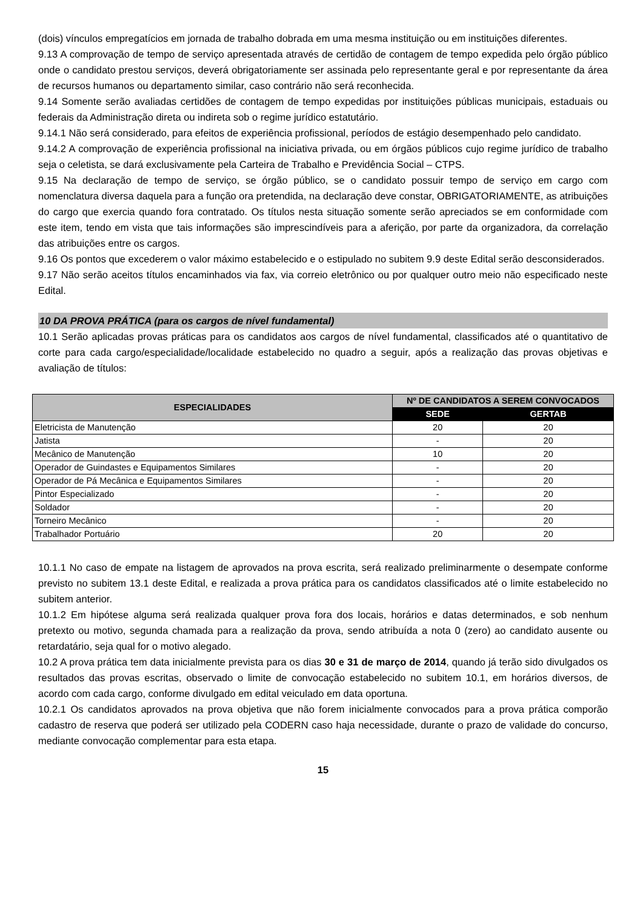(dois) vínculos empregatícios em jornada de trabalho dobrada em uma mesma instituição ou em instituições diferentes.
9.13 A comprovação de tempo de serviço apresentada através de certidão de contagem de tempo expedida pelo órgão público onde o candidato prestou serviços, deverá obrigatoriamente ser assinada pelo representante geral e por representante da área de recursos humanos ou departamento similar, caso contrário não será reconhecida.
9.14 Somente serão avaliadas certidões de contagem de tempo expedidas por instituições públicas municipais, estaduais ou federais da Administração direta ou indireta sob o regime jurídico estatutário.
9.14.1 Não será considerado, para efeitos de experiência profissional, períodos de estágio desempenhado pelo candidato.
9.14.2 A comprovação de experiência profissional na iniciativa privada, ou em órgãos públicos cujo regime jurídico de trabalho seja o celetista, se dará exclusivamente pela Carteira de Trabalho e Previdência Social – CTPS.
9.15 Na declaração de tempo de serviço, se órgão público, se o candidato possuir tempo de serviço em cargo com nomenclatura diversa daquela para a função ora pretendida, na declaração deve constar, OBRIGATORIAMENTE, as atribuições do cargo que exercia quando fora contratado. Os títulos nesta situação somente serão apreciados se em conformidade com este item, tendo em vista que tais informações são imprescindíveis para a aferição, por parte da organizadora, da correlação das atribuições entre os cargos.
9.16 Os pontos que excederem o valor máximo estabelecido e o estipulado no subitem 9.9 deste Edital serão desconsiderados.
9.17 Não serão aceitos títulos encaminhados via fax, via correio eletrônico ou por qualquer outro meio não especificado neste Edital.
10 DA PROVA PRÁTICA (para os cargos de nível fundamental)
10.1 Serão aplicadas provas práticas para os candidatos aos cargos de nível fundamental, classificados até o quantitativo de corte para cada cargo/especialidade/localidade estabelecido no quadro a seguir, após a realização das provas objetivas e avaliação de títulos:
| ESPECIALIDADES | Nº DE CANDIDATOS A SEREM CONVOCADOS | |
| --- | --- | --- |
| | SEDE | GERTAB |
| Eletricista de Manutenção | 20 | 20 |
| Jatista | - | 20 |
| Mecânico de Manutenção | 10 | 20 |
| Operador de Guindastes e Equipamentos Similares | - | 20 |
| Operador de Pá Mecânica e Equipamentos Similares | - | 20 |
| Pintor Especializado | - | 20 |
| Soldador | - | 20 |
| Torneiro Mecânico | - | 20 |
| Trabalhador Portuário | 20 | 20 |
10.1.1 No caso de empate na listagem de aprovados na prova escrita, será realizado preliminarmente o desempate conforme previsto no subitem 13.1 deste Edital, e realizada a prova prática para os candidatos classificados até o limite estabelecido no subitem anterior.
10.1.2 Em hipótese alguma será realizada qualquer prova fora dos locais, horários e datas determinados, e sob nenhum pretexto ou motivo, segunda chamada para a realização da prova, sendo atribuída a nota 0 (zero) ao candidato ausente ou retardatário, seja qual for o motivo alegado.
10.2 A prova prática tem data inicialmente prevista para os dias 30 e 31 de março de 2014, quando já terão sido divulgados os resultados das provas escritas, observado o limite de convocação estabelecido no subitem 10.1, em horários diversos, de acordo com cada cargo, conforme divulgado em edital veiculado em data oportuna.
10.2.1 Os candidatos aprovados na prova objetiva que não forem inicialmente convocados para a prova prática comporão cadastro de reserva que poderá ser utilizado pela CODERN caso haja necessidade, durante o prazo de validade do concurso, mediante convocação complementar para esta etapa.
15